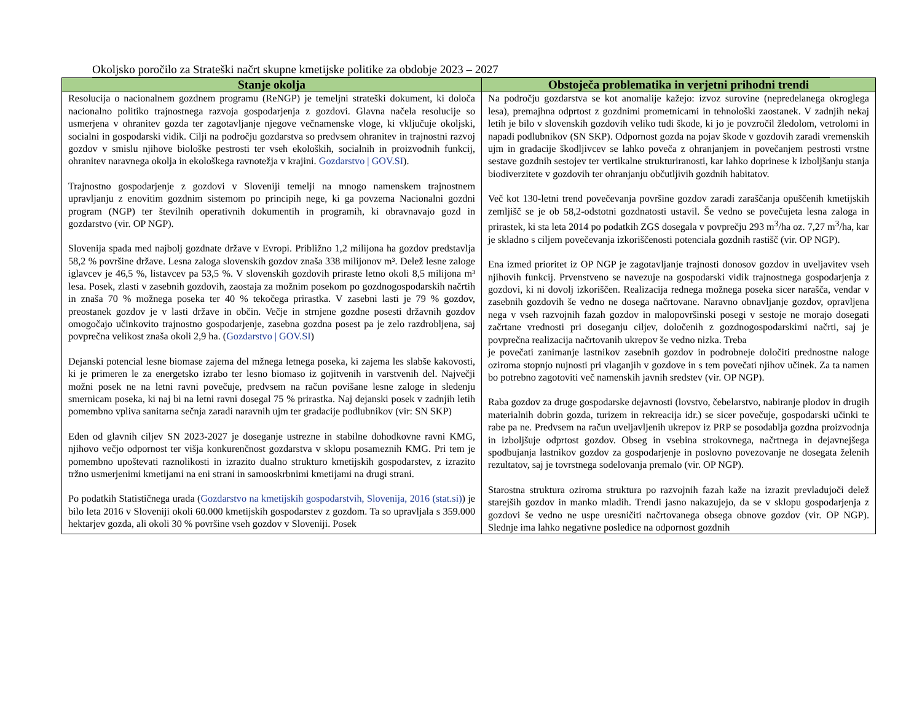Okoljsko poročilo za Strateški načrt skupne kmetijske politike za obdobje 2023 – 2027
| Stanje okolja | Obstoječa problematika in verjetni prihodni trendi |
| --- | --- |
| Resolucija o nacionalnem gozdnem programu (ReNGP) je temeljni strateški dokument, ki določa nacionalno politiko trajnostnega razvoja gospodarjenja z gozdovi. Glavna načela resolucije so usmerjena v ohranitev gozda ter zagotavljanje njegove večnamenske vloge, ki vključuje okoljski, socialni in gospodarski vidik. Cilji na področju gozdarstva so predvsem ohranitev in trajnostni razvoj gozdov v smislu njihove biološke pestrosti ter vseh ekoloških, socialnih in proizvodnih funkcij, ohranitev naravnega okolja in ekološkega ravnotežja v krajini. Gozdarstvo / GOV.SI ). Trajnostno gospodarjenje z gozdovi v Sloveniji temelji na mnogo namenskem trajnostnem upravljanju z enovitim gozdnim sistemom po principih nege, ki ga povzema Nacionalni gozdni program (NGP) ter številnih operativnih dokumentih in programih, ki obravnavajo gozd in gozdarstvo (vir. OP NGP). Slovenija spada med najbolj gozdnate države v Evropi. Približno 1,2 milijona ha gozdov predstavlja 58,2 % površine države. Lesna zaloga slovenskih gozdov znaša 338 milijonov m³. Delež lesne zaloge iglavcev je 46,5 %, listavcev pa 53,5 %. V slovenskih gozdovih priraste letno okoli 8,5 milijona m³ lesa. Posek, zlasti v zasebnih gozdovih, zaostaja za možnim posekom po gozdnogospodarskih načrtih in znaša 70 % možnega poseka ter 40 % tekočega prirastka. V zasebni lasti je 79 % gozdov, preostanek gozdov je v lasti države in občin. Večje in strnjene gozdne posesti državnih gozdov omogočajo učinkovito trajnostno gospodarjenje, zasebna gozdna posest pa je zelo razdrobljena, saj povprečna velikost znaša okoli 2,9 ha. ( Gozdarstvo / GOV.SI ) Dejanski potencial lesne biomase zajema del mžnega letnega poseka, ki zajema les slabše kakovosti, ki je primeren le za energetsko izrabo ter lesno biomaso iz gojitvenih in varstvenih del. Največji možni posek ne na letni ravni povečuje, predvsem na račun povišane lesne zaloge in sledenju smernicam poseka, ki naj bi na letni ravni dosegal 75 % prirastka. Naj dejanski posek v zadnjih letih pomembno vpliva sanitarna sečnja zaradi naravnih ujm ter gradacije podlubnikov (vir: SN SKP) Eden od glavnih ciljev SN 2023-2027 je doseganje ustrezne in stabilne dohodkovne ravni KMG, njihovo večjo odpornost ter višja konkurenčnost gozdarstva v sklopu posameznih KMG. Pri tem je pomembno upoštevati raznolikosti in izrazito dualno strukturo kmetijskih gospodarstev, z izrazito tržno usmerjenimi kmetijami na eni strani in samooskrbnimi kmetijami na drugi strani. Po podatkih Statističnega urada ( Gozdarstvo na kmetijskih gospodarstvih, Slovenija, 2016 (stat.si) ) je bilo leta 2016 v Sloveniji okoli 60.000 kmetijskih gospodarstev z gozdom. Ta so upravljala s 359.000 hektarjev gozda, ali okoli 30 % površine vseh gozdov v Sloveniji. Posek | Na področju gozdarstva se kot anomalije kažejo: izvoz surovine (nepredelanega okroglega lesa), premajhna odprtost z gozdnimi prometnicami in tehnološki zaostanek. V zadnjih nekaj letih je bilo v slovenskih gozdovih veliko tudi škode, ki jo je povzročil žledolom, vetrolomi in napadi podlubnikov (SN SKP). Odpornost gozda na pojav škode v gozdovih zaradi vremenskih ujm in gradacije škodljivcev se lahko poveča z ohranjanjem in povečanjem pestrosti vrstne sestave gozdnih sestojev ter vertikalne strukturiranosti, kar lahko doprinese k izboljšanju stanja biodiverzitete v gozdovih ter ohranjanju občutljivih gozdnih habitatov. Več kot 130-letni trend povečevanja površine gozdov zaradi zaraščanja opuščenih kmetijskih zemljišč se je ob 58,2-odstotni gozdnatosti ustavil. Še vedno se povečujeta lesna zaloga in prirastek, ki sta leta 2014 po podatkih ZGS dosegala v povprečju 293 m<sup>3</sup>/ha oz. 7,27 m<sup>3</sup>/ha, kar je skladno s ciljem povečevanja izkoriščenosti potenciala gozdnih rastišč (vir. OP NGP). Ena izmed prioritet iz OP NGP je zagotavljanje trajnosti donosov gozdov in uveljavitev vseh njihovih funkcij. Prvenstveno se navezuje na gospodarski vidik trajnostnega gospodarjenja z gozdovi, ki ni dovolj izkoriščen. Realizacija rednega možnega poseka sicer narašča, vendar v zasebnih gozdovih še vedno ne dosega načrtovane. Naravno obnavljanje gozdov, opravljena nega v vseh razvojnih fazah gozdov in malopovršinski posegi v sestoje ne morajo dosegati začrtane vrednosti pri doseganju ciljev, določenih z gozdnogospodarskimi načrti, saj je povprečna realizacija načrtovanih ukrepov še vedno nizka. Treba je povečati zanimanje lastnikov zasebnih gozdov in podrobneje določiti prednostne naloge oziroma stopnjo nujnosti pri vlaganjih v gozdove in s tem povečati njihov učinek. Za ta namen bo potrebno zagotoviti več namenskih javnih sredstev (vir. OP NGP). Raba gozdov za druge gospodarske dejavnosti (lovstvo, čebelarstvo, nabiranje plodov in drugih materialnih dobrin gozda, turizem in rekreacija idr.) se sicer povečuje, gospodarski učinki te rabe pa ne. Predvsem na račun uveljavljenih ukrepov iz PRP se posodablja gozdna proizvodnja in izboljšuje odprtost gozdov. Obseg in vsebina strokovnega, načrtnega in dejavnejšega spodbujanja lastnikov gozdov za gospodarjenje in poslovno povezovanje ne dosegata želenih rezultatov, saj je tovrstnega sodelovanja premalo (vir. OP NGP). Starostna struktura oziroma struktura po razvojnih fazah kaže na izrazit prevladujoči delež starejših gozdov in manko mladih. Trendi jasno nakazujejo, da se v sklopu gospodarjenja z gozdovi še vedno ne uspe uresničiti načrtovanega obsega obnove gozdov (vir. OP NGP). Slednje ima lahko negativne posledice na odpornost gozdnih |